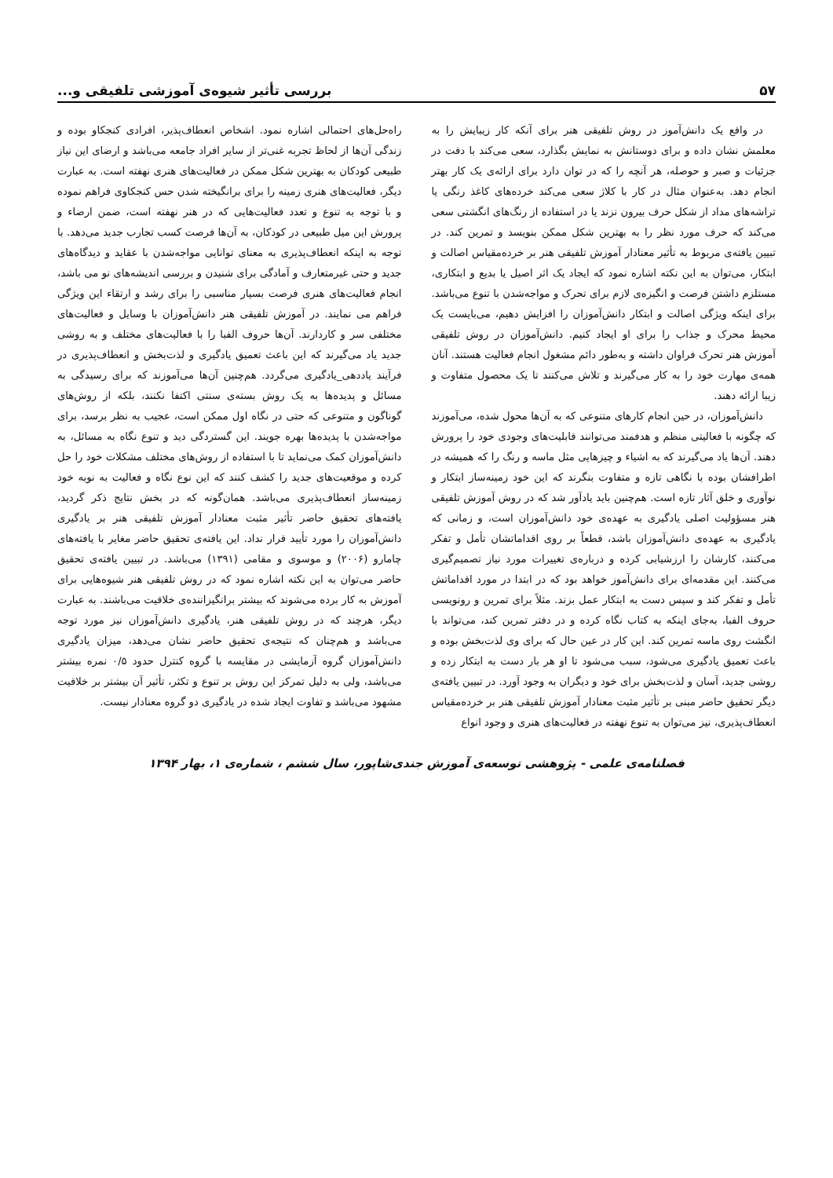۵۷ بررسی تأثیر شیوه‌ی آموزشی تلفیقی و...
در واقع یک دانش‌آموز در روش تلفیقی هنر برای آنکه کار زیبایش را به معلمش نشان داده و برای دوستانش به نمایش بگذارد، سعی می‌کند با دقت در جزئیات و صبر و حوصله، هر آنچه را که در توان دارد برای ارائه‌ی یک کار بهتر انجام دهد. به‌عنوان مثال در کار با کلاژ سعی می‌کند خرده‌های کاغذ رنگی یا تراشه‌های مداد از شکل حرف بیرون نزند یا در استفاده از رنگ‌های انگشتی سعی می‌کند که حرف مورد نظر را به بهترین شکل ممکن بنویسد و تمرین کند. در تبیین یافته‌ی مربوط به تأثیر معنادار آموزش تلفیقی هنر بر خرده‌مقیاس اصالت و ابتکار، می‌توان به این نکته اشاره نمود که ایجاد یک اثر اصیل یا بدیع و ابتکاری، مستلزم داشتن فرصت و انگیزه‌ی لازم برای تحرک و مواجه‌شدن با تنوع می‌باشد. برای اینکه ویژگی اصالت و ابتکار دانش‌آموزان را افزایش دهیم، می‌بایست یک محیط محرک و جذاب را برای او ایجاد کنیم. دانش‌آموزان در روش تلفیقی آموزش هنر تحرک فراوان داشته و به‌طور دائم مشغول انجام فعالیت هستند. آنان همه‌ی مهارت خود را به کار می‌گیرند و تلاش می‌کنند تا یک محصول متفاوت و زیبا ارائه دهند.
دانش‌آموزان، در حین انجام کارهای متنوعی که به آن‌ها محول شده، می‌آموزند که چگونه با فعالیتی منظم و هدفمند می‌توانند قابلیت‌های وجودی خود را پرورش دهند. آن‌ها یاد می‌گیرند که به اشیاء و چیزهایی مثل ماسه و رنگ را که همیشه در اطرافشان بوده با نگاهی تازه و متفاوت بنگرند که این خود زمینه‌ساز ابتکار و نوآوری و خلق آثار تازه است. هم‌چنین باید یادآور شد که در روش آموزش تلفیقی هنر مسؤولیت اصلی یادگیری به عهده‌ی خود دانش‌آموزان است، و زمانی که یادگیری به عهده‌ی دانش‌آموزان باشد، قطعاً بر روی اقداماتشان تأمل و تفکر می‌کنند، کارشان را ارزشیابی کرده و درباره‌ی تغییرات مورد نیاز تصمیم‌گیری می‌کنند. این مقدمه‌ای برای دانش‌آموز خواهد بود که در ابتدا در مورد اقداماتش تأمل و تفکر کند و سپس دست به ابتکار عمل بزند. مثلاً برای تمرین و رونویسی حروف الفبا، به‌جای اینکه به کتاب نگاه کرده و در دفتر تمرین کند، می‌تواند با انگشت روی ماسه تمرین کند. این کار در عین حال که برای وی لذت‌بخش بوده و باعث تعمیق یادگیری می‌شود، سبب می‌شود تا او هر بار دست به ابتکار زده و روشی جدید، آسان و لذت‌بخش برای خود و دیگران به وجود آورد. در تبیین یافته‌ی دیگر تحقیق حاضر مبنی بر تأثیر مثبت معنادار آموزش تلفیقی هنر بر خرده‌مقیاس انعطاف‌پذیری، نیز می‌توان به تنوع نهفته در فعالیت‌های هنری و وجود انواع
راه‌حل‌های احتمالی اشاره نمود. اشخاص انعطاف‌پذیر، افرادی کنجکاو بوده و زندگی آن‌ها از لحاظ تجربه غنی‌تر از سایر افراد جامعه می‌باشد و ارضای این نیاز طبیعی کودکان به بهترین شکل ممکن در فعالیت‌های هنری نهفته است. به عبارت دیگر، فعالیت‌های هنری زمینه را برای برانگیخته شدن حس کنجکاوی فراهم نموده و با توجه به تنوع و تعدد فعالیت‌هایی که در هنر نهفته است، ضمن ارضاء و پرورش این میل طبیعی در کودکان، به آن‌ها فرصت کسب تجارب جدید می‌دهد. با توجه به اینکه انعطاف‌پذیری به معنای توانایی مواجه‌شدن با عقاید و دیدگاه‌های جدید و حتی غیرمتعارف و آمادگی برای شنیدن و بررسی اندیشه‌های نو می باشد، انجام فعالیت‌های هنری فرصت بسیار مناسبی را برای رشد و ارتقاء این ویژگی فراهم می نمایند. در آموزش تلفیقی هنر دانش‌آموزان با وسایل و فعالیت‌های مختلفی سر و کاردارند. آن‌ها حروف الفبا را با فعالیت‌های مختلف و به روشی جدید یاد می‌گیرند که این باعث تعمیق یادگیری و لذت‌بخش و انعطاف‌پذیری در فرآیند یاددهی_یادگیری می‌گردد. هم‌چنین آن‌ها می‌آموزند که برای رسیدگی به مسائل و پدیده‌ها به یک روش بسته‌ی سنتی اکتفا نکنند، بلکه از روش‌های گوناگون و متنوعی که حتی در نگاه اول ممکن است، عجیب به نظر برسد، برای مواجه‌شدن با پدیده‌ها بهره جویند. این گستردگی دید و تنوع نگاه به مسائل، به دانش‌آموزان کمک می‌نماید تا با استفاده از روش‌های مختلف مشکلات خود را حل کرده و موقعیت‌های جدید را کشف کنند که این نوع نگاه و فعالیت به نوبه خود زمینه‌ساز انعطاف‌پذیری می‌باشد. همان‌گونه که در بخش نتایج ذکر گردید، یافته‌های تحقیق حاضر تأثیر مثبت معنادار آموزش تلفیقی هنر بر یادگیری دانش‌آموزان را مورد تأیید قرار نداد. این یافته‌ی تحقیق حاضر مغایر با یافته‌های چامارو (۲۰۰۶) و موسوی و مقامی (۱۳۹۱) می‌باشد. در تبیین یافته‌ی تحقیق حاضر می‌توان به این نکته اشاره نمود که در روش تلفیقی هنر شیوه‌هایی برای آموزش به کار برده می‌شوند که بیشتر برانگیزاننده‌ی خلاقیت می‌باشند. به عبارت دیگر، هرچند که در روش تلفیقی هنر، یادگیری دانش‌آموزان نیز مورد توجه می‌باشد و هم‌چنان که نتیجه‌ی تحقیق حاضر نشان می‌دهد، میزان یادگیری دانش‌آموزان گروه آزمایشی در مقایسه با گروه کنترل حدود ۰/۵ نمره بیشتر می‌باشد، ولی به دلیل تمرکز این روش بر تنوع و تکثر، تأثیر آن بیشتر بر خلاقیت مشهود می‌باشد و تفاوت ایجاد شده در یادگیری دو گروه معنادار نیست.
فصلنامه‌ی علمی - پژوهشی توسعه‌ی آموزش جندی‌شاپور، سال ششم ، شماره‌ی ۱، بهار ۱۳۹۴